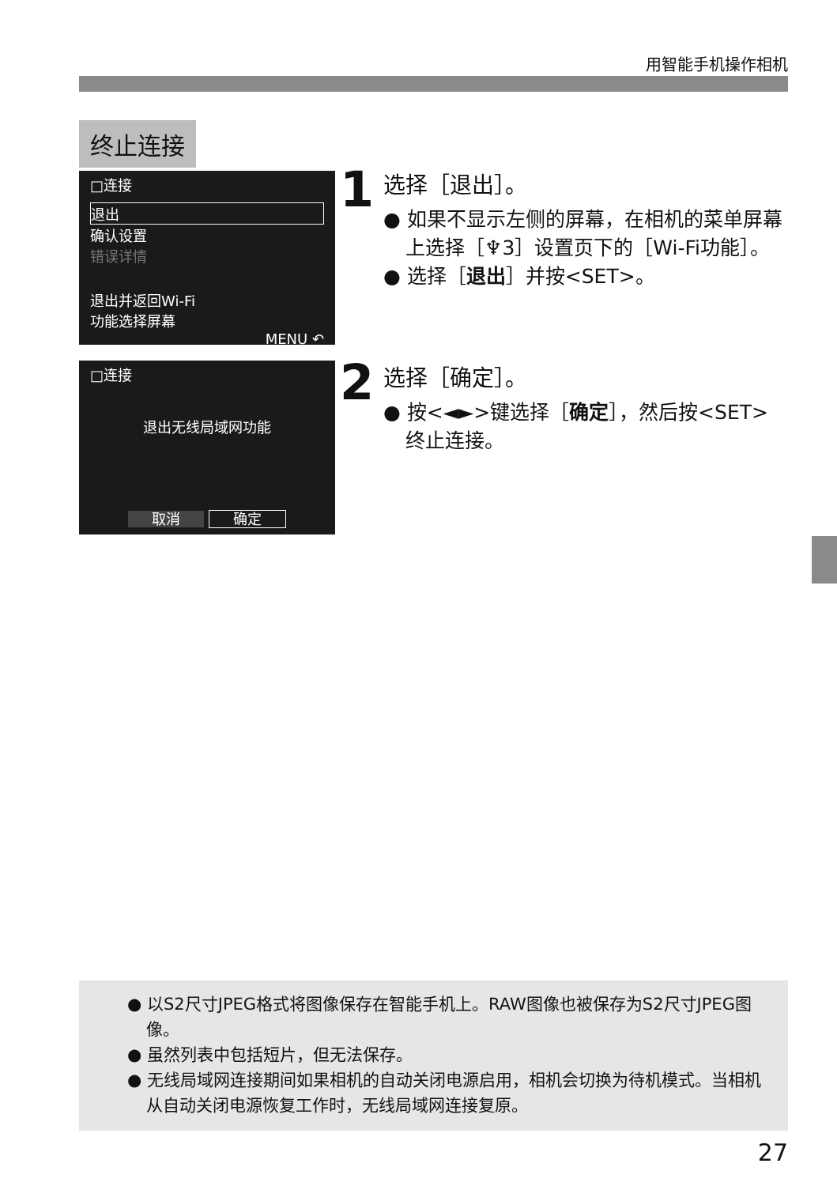用智能手机操作相机
终止连接
□连接
退出
确认设置
错误详情
退出并返回Wi-Fi
功能选择屏幕
MENU ↶
1
选择［退出］。
● 如果不显示左侧的屏幕，在相机的菜单屏幕上选择［♆3］设置页下的［Wi-Fi功能］。
● 选择［退出］并按<SET>。
□连接
退出无线局域网功能
取消 确定
2
选择［确定］。
● 按<◄►>键选择［确定］，然后按<SET>终止连接。
● 以S2尺寸JPEG格式将图像保存在智能手机上。RAW图像也被保存为S2尺寸JPEG图像。
● 虽然列表中包括短片，但无法保存。
● 无线局域网连接期间如果相机的自动关闭电源启用，相机会切换为待机模式。当相机从自动关闭电源恢复工作时，无线局域网连接复原。
27